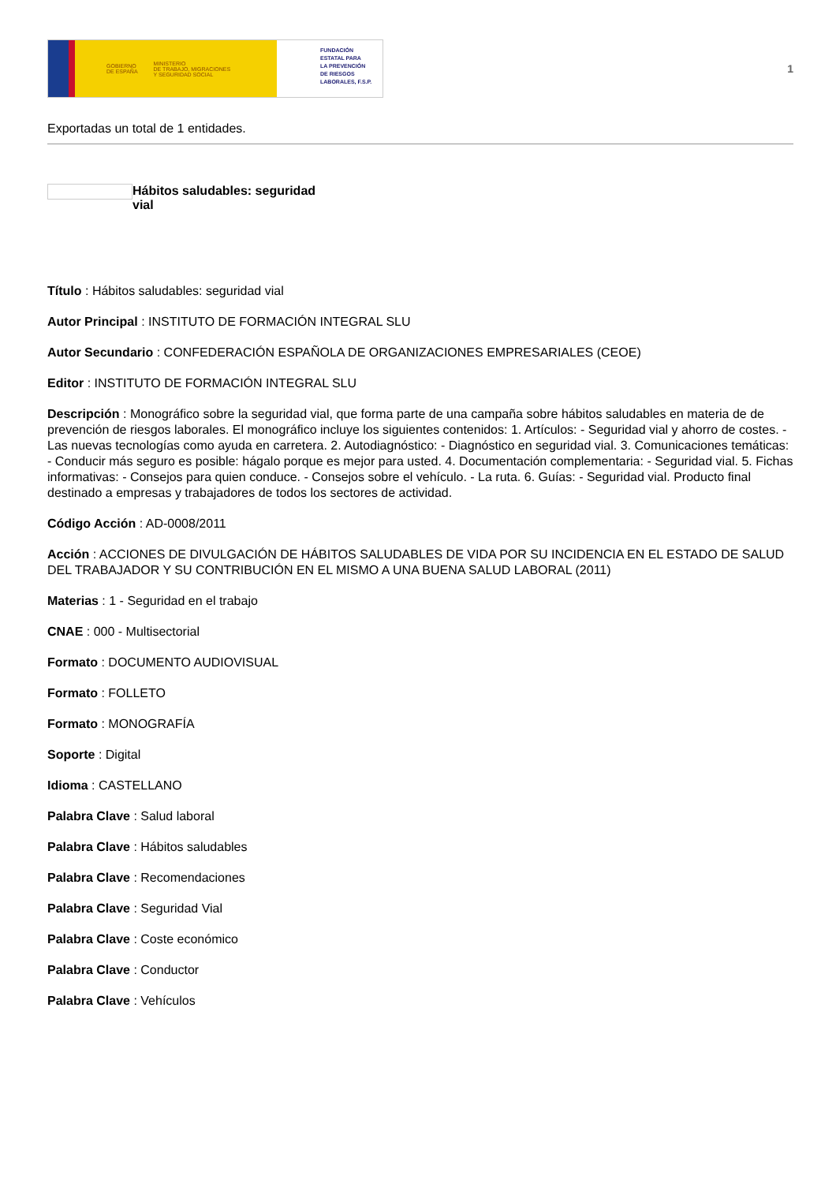GOBIERNO
DE ESPAÑA MINISTERIO
DE TRABAJO, MIGRACIONES
Y SEGURIDAD SOCIAL
FUNDACIÓN
ESTATAL PARA
LA PREVENCIÓN
DE RIESGOS
LABORALES, F.S.P.
1
Exportadas un total de 1 entidades.
Hábitos saludables: seguridad vial
Título : Hábitos saludables: seguridad vial
Autor Principal : INSTITUTO DE FORMACIÓN INTEGRAL SLU
Autor Secundario : CONFEDERACIÓN ESPAÑOLA DE ORGANIZACIONES EMPRESARIALES (CEOE)
Editor : INSTITUTO DE FORMACIÓN INTEGRAL SLU
Descripción : Monográfico sobre la seguridad vial, que forma parte de una campaña sobre hábitos saludables en materia de de prevención de riesgos laborales. El monográfico incluye los siguientes contenidos: 1. Artículos: - Seguridad vial y ahorro de costes. - Las nuevas tecnologías como ayuda en carretera. 2. Autodiagnóstico: - Diagnóstico en seguridad vial. 3. Comunicaciones temáticas: - Conducir más seguro es posible: hágalo porque es mejor para usted. 4. Documentación complementaria: - Seguridad vial. 5. Fichas informativas: - Consejos para quien conduce. - Consejos sobre el vehículo. - La ruta. 6. Guías: - Seguridad vial. Producto final destinado a empresas y trabajadores de todos los sectores de actividad.
Código Acción : AD-0008/2011
Acción : ACCIONES DE DIVULGACIÓN DE HÁBITOS SALUDABLES DE VIDA POR SU INCIDENCIA EN EL ESTADO DE SALUD DEL TRABAJADOR Y SU CONTRIBUCIÓN EN EL MISMO A UNA BUENA SALUD LABORAL (2011)
Materias : 1 - Seguridad en el trabajo
CNAE : 000 - Multisectorial
Formato : DOCUMENTO AUDIOVISUAL
Formato : FOLLETO
Formato : MONOGRAFÍA
Soporte : Digital
Idioma : CASTELLANO
Palabra Clave : Salud laboral
Palabra Clave : Hábitos saludables
Palabra Clave : Recomendaciones
Palabra Clave : Seguridad Vial
Palabra Clave : Coste económico
Palabra Clave : Conductor
Palabra Clave : Vehículos